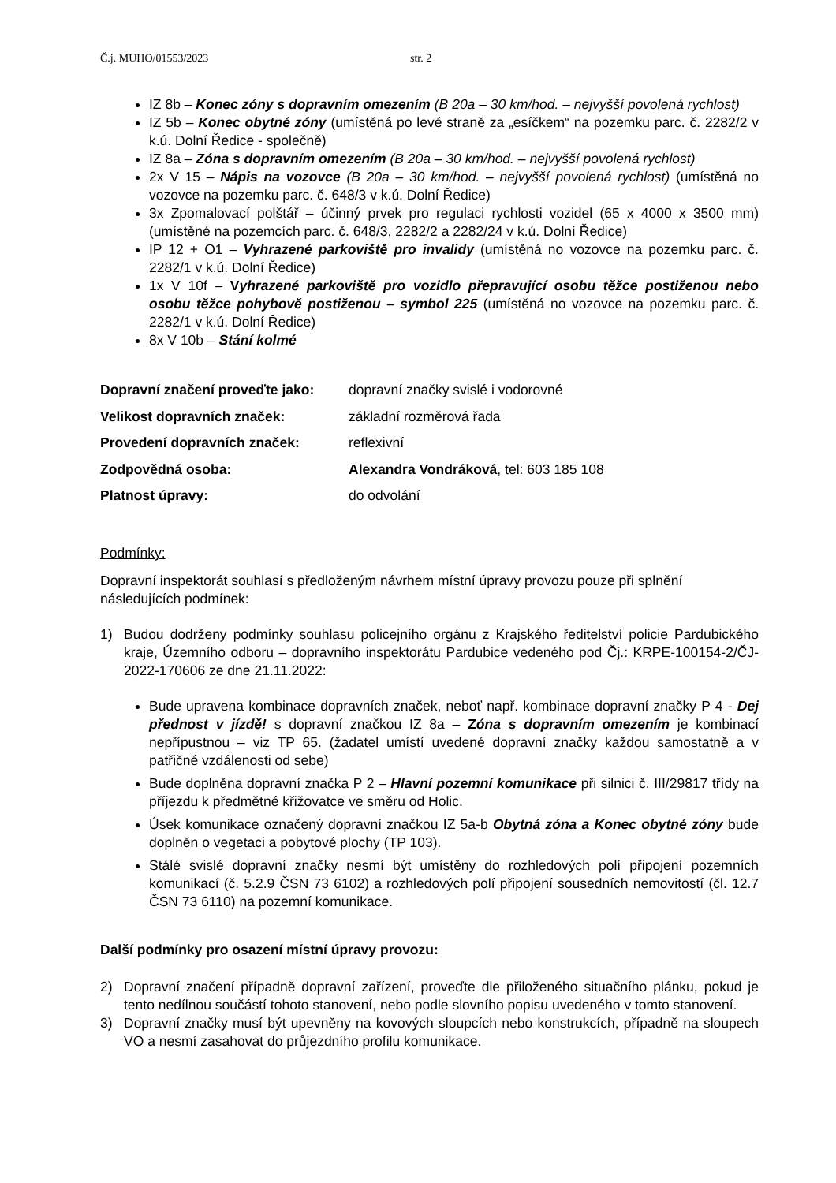Č.j. MUHO/01553/2023 str. 2
IZ 8b – Konec zóny s dopravním omezením (B 20a – 30 km/hod. – nejvyšší povolená rychlost)
IZ 5b – Konec obytné zóny (umístěná po levé straně za „esíčkem“ na pozemku parc. č. 2282/2 v k.ú. Dolní Ředice - společně)
IZ 8a – Zóna s dopravním omezením (B 20a – 30 km/hod. – nejvyšší povolená rychlost)
2x V 15 – Nápis na vozovce (B 20a – 30 km/hod. – nejvyšší povolená rychlost) (umístěná no vozovce na pozemku parc. č. 648/3 v k.ú. Dolní Ředice)
3x Zpomalovací polštář – účinný prvek pro regulaci rychlosti vozidel (65 x 4000 x 3500 mm) (umístěné na pozemcích parc. č. 648/3, 2282/2 a 2282/24 v k.ú. Dolní Ředice)
IP 12 + O1 – Vyhrazené parkoviště pro invalidy (umístěná no vozovce na pozemku parc. č. 2282/1 v k.ú. Dolní Ředice)
1x V 10f – Vyhrazené parkoviště pro vozidlo přepravující osobu těžce postiženou nebo osobu těžce pohybově postiženou – symbol 225 (umístěná no vozovce na pozemku parc. č. 2282/1 v k.ú. Dolní Ředice)
8x V 10b – Stání kolmé
Dopravní značení proveďte jako: dopravní značky svislé i vodorovné
Velikost dopravních značek: základní rozměrová řada
Provedení dopravních značek: reflexivní
Zodpovědná osoba: Alexandra Vondráková, tel: 603 185 108
Platnost úpravy: do odvolání
Podmínky:
Dopravní inspektorát souhlasí s předloženým návrhem místní úpravy provozu pouze při splnění následujících podmínek:
1) Budou dodrženy podmínky souhlasu policejního orgánu z Krajského ředitelství policie Pardubického kraje, Územního odboru – dopravního inspektorátu Pardubice vedeného pod Čj.: KRPE-100154-2/ČJ-2022-170606 ze dne 21.11.2022:
Bude upravena kombinace dopravních značek, neboť např. kombinace dopravní značky P 4 - Dej přednost v jízdě! s dopravní značkou IZ 8a – Zóna s dopravním omezením je kombinací nepřípustnou – viz TP 65. (žadatel umístí uvedené dopravní značky každou samostatně a v patřičné vzdálenosti od sebe)
Bude doplněna dopravní značka P 2 – Hlavní pozemní komunikace při silnici č. III/29817 třídy na příjezdu k předmětné křižovatce ve směru od Holic.
Úsek komunikace označený dopravní značkou IZ 5a-b Obytná zóna a Konec obytné zóny bude doplněn o vegetaci a pobytové plochy (TP 103).
Stálé svislé dopravní značky nesmí být umístěny do rozhledových polí připojení pozemních komunikací (č. 5.2.9 ČSN 73 6102) a rozhledových polí připojení sousedních nemovitostí (čl. 12.7 ČSN 73 6110) na pozemní komunikace.
Další podmínky pro osazení místní úpravy provozu:
2) Dopravní značení případně dopravní zařízení, proveďte dle přiloženého situačního plánku, pokud je tento nedílnou součástí tohoto stanovení, nebo podle slovního popisu uvedeného v tomto stanovení.
3) Dopravní značky musí být upevněny na kovových sloupcích nebo konstrukcích, případně na sloupech VO a nesmí zasahovat do průjezdního profilu komunikace.